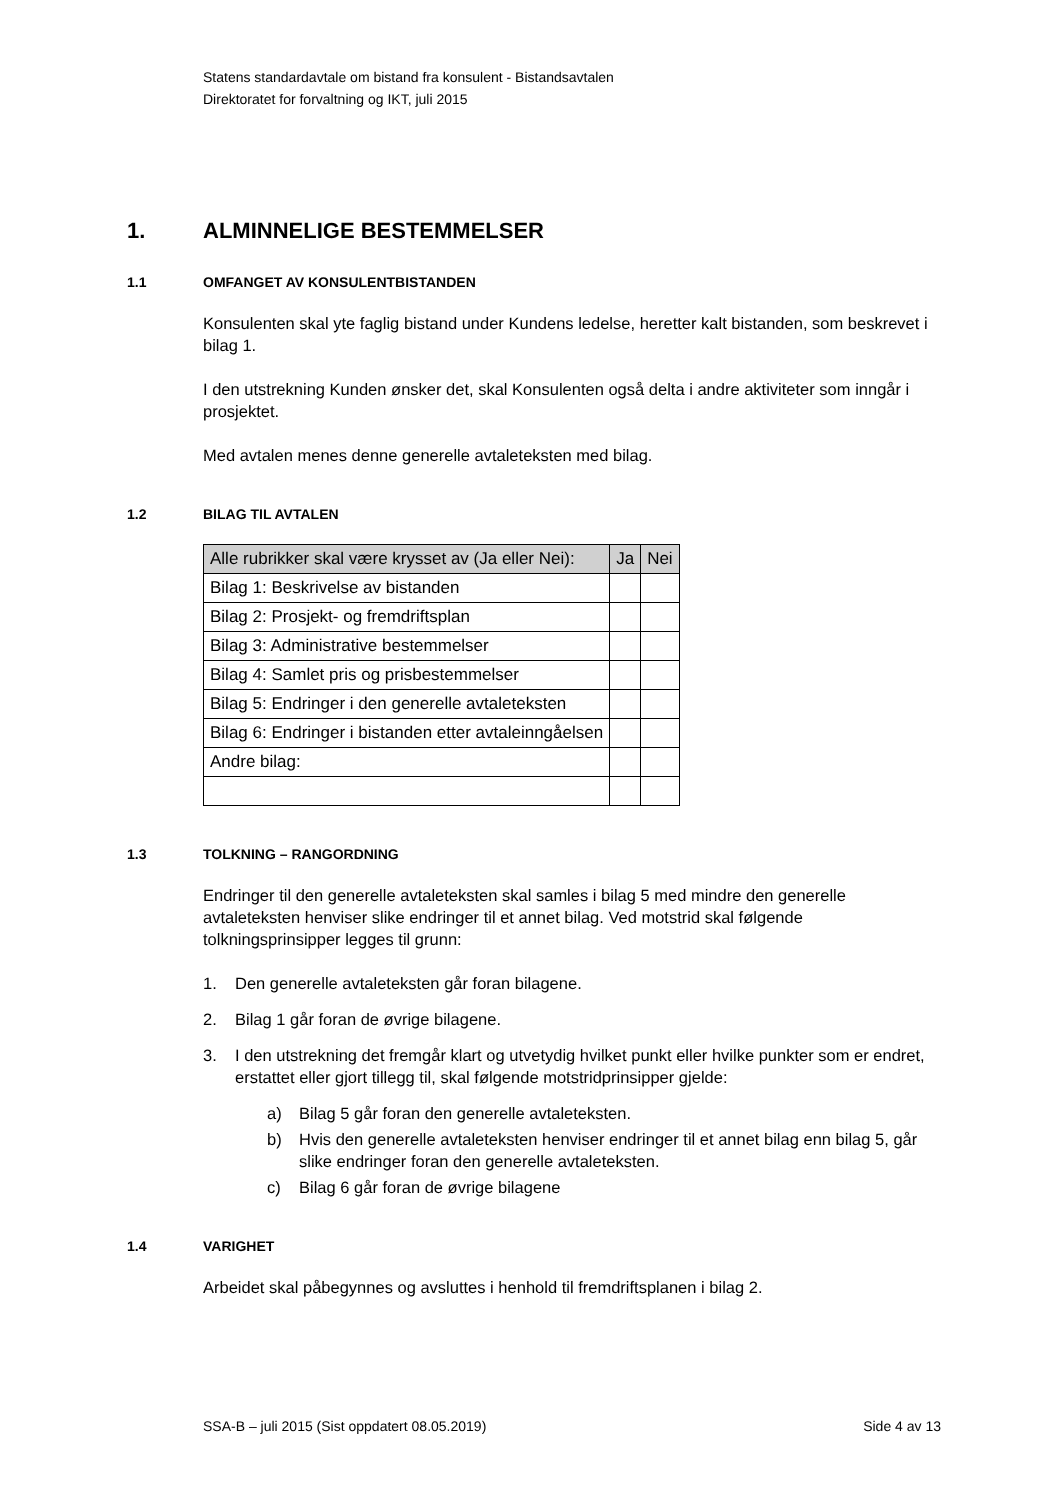Statens standardavtale om bistand fra konsulent - Bistandsavtalen
Direktoratet for forvaltning og IKT, juli 2015
1. ALMINNELIGE BESTEMMELSER
1.1 OMFANGET AV KONSULENTBISTANDEN
Konsulenten skal yte faglig bistand under Kundens ledelse, heretter kalt bistanden, som beskrevet i bilag 1.
I den utstrekning Kunden ønsker det, skal Konsulenten også delta i andre aktiviteter som inngår i prosjektet.
Med avtalen menes denne generelle avtaleteksten med bilag.
1.2 BILAG TIL AVTALEN
| Alle rubrikker skal være krysset av (Ja eller Nei): | Ja | Nei |
| --- | --- | --- |
| Bilag 1: Beskrivelse av bistanden | | |
| Bilag 2: Prosjekt- og fremdriftsplan | | |
| Bilag 3: Administrative bestemmelser | | |
| Bilag 4: Samlet pris og prisbestemmelser | | |
| Bilag 5: Endringer i den generelle avtaleteksten | | |
| Bilag 6: Endringer i bistanden etter avtaleinngåelsen | | |
| Andre bilag: | | |
1.3 TOLKNING – RANGORDNING
Endringer til den generelle avtaleteksten skal samles i bilag 5 med mindre den generelle avtaleteksten henviser slike endringer til et annet bilag. Ved motstrid skal følgende tolkningsprinsipper legges til grunn:
1. Den generelle avtaleteksten går foran bilagene.
2. Bilag 1 går foran de øvrige bilagene.
3. I den utstrekning det fremgår klart og utvetydig hvilket punkt eller hvilke punkter som er endret, erstattet eller gjort tillegg til, skal følgende motstridprinsipper gjelde:
a) Bilag 5 går foran den generelle avtaleteksten.
b) Hvis den generelle avtaleteksten henviser endringer til et annet bilag enn bilag 5, går slike endringer foran den generelle avtaleteksten.
c) Bilag 6 går foran de øvrige bilagene
1.4 VARIGHET
Arbeidet skal påbegynnes og avsluttes i henhold til fremdriftsplanen i bilag 2.
SSA-B – juli 2015 (Sist oppdatert 08.05.2019) Side 4 av 13